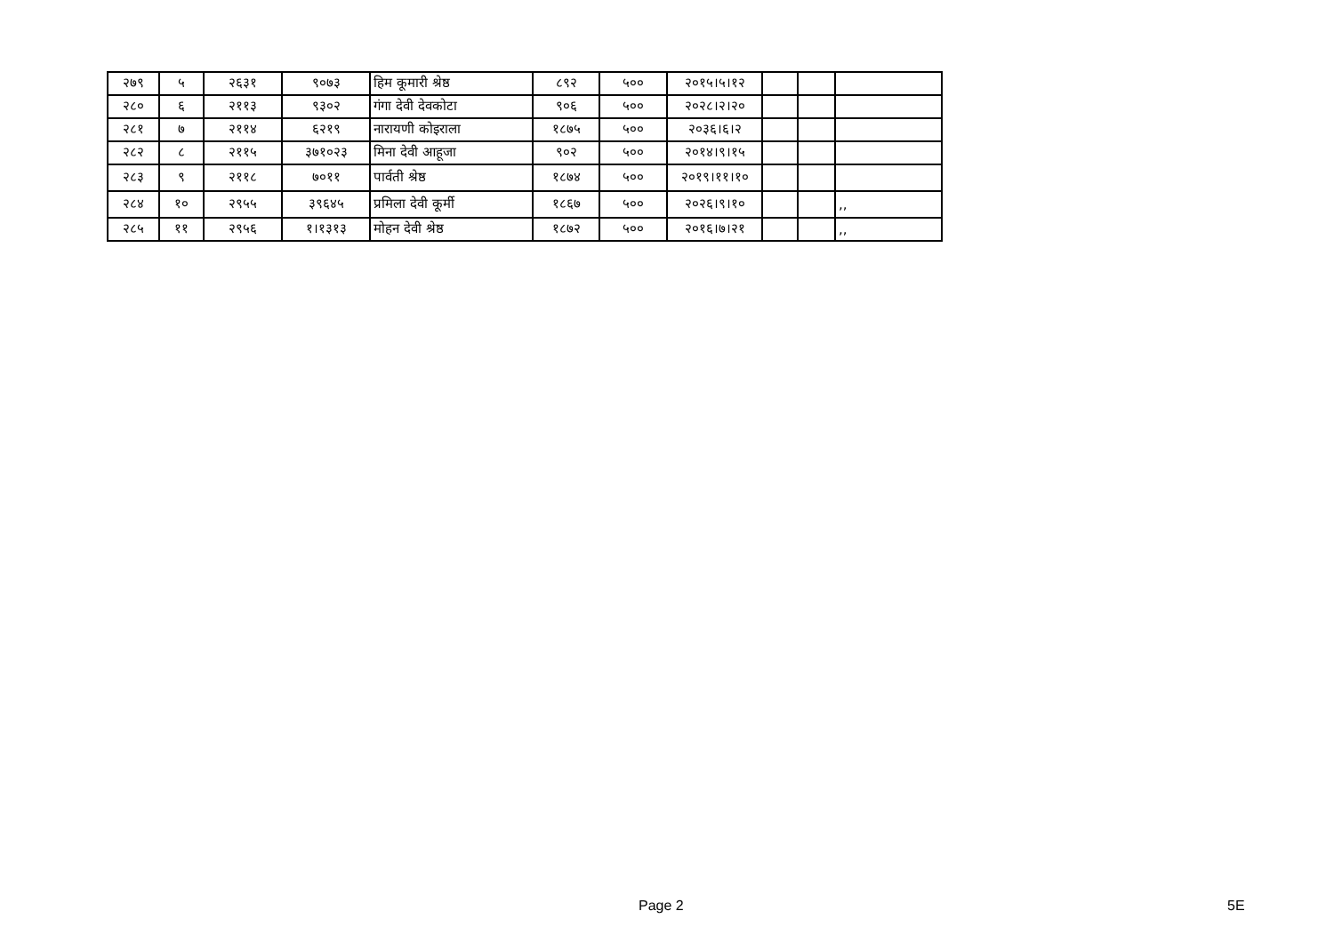| २७९ | ५ | २६३१ | ९०७३ | हिम कूमारी श्रेष्ठ | ८९२ | ५०० | २०१५।५।१२ | | | |
| २८० | ६ | २११३ | ९३०२ | गंगा देवी देवकोटा | ९०६ | ५०० | २०२८।२।२० | | | |
| २८१ | ७ | २११४ | ६२१९ | नारायणी कोइराला | १८७५ | ५०० | २०३६।६।२ | | | |
| २८२ | ८ | २११५ | ३७१०२३ | मिना देवी आहूजा | ९०२ | ५०० | २०१४।९।१५ | | | |
| २८३ | ९ | २११८ | ७०११ | पार्वती श्रेष्ठ | १८७४ | ५०० | २०१९।११।१० | | | |
| २८४ | १० | २९५५ | ३९६४५ | प्रमिला देवी कूर्मी | १८६७ | ५०० | २०२६।९।१० | | | ,, |
| २८५ | ११ | २९५६ | १।१३१३ | मोहन देवी श्रेष्ठ | १८७२ | ५०० | २०१६।७।२१ | | | ,, |
Page 2 5E